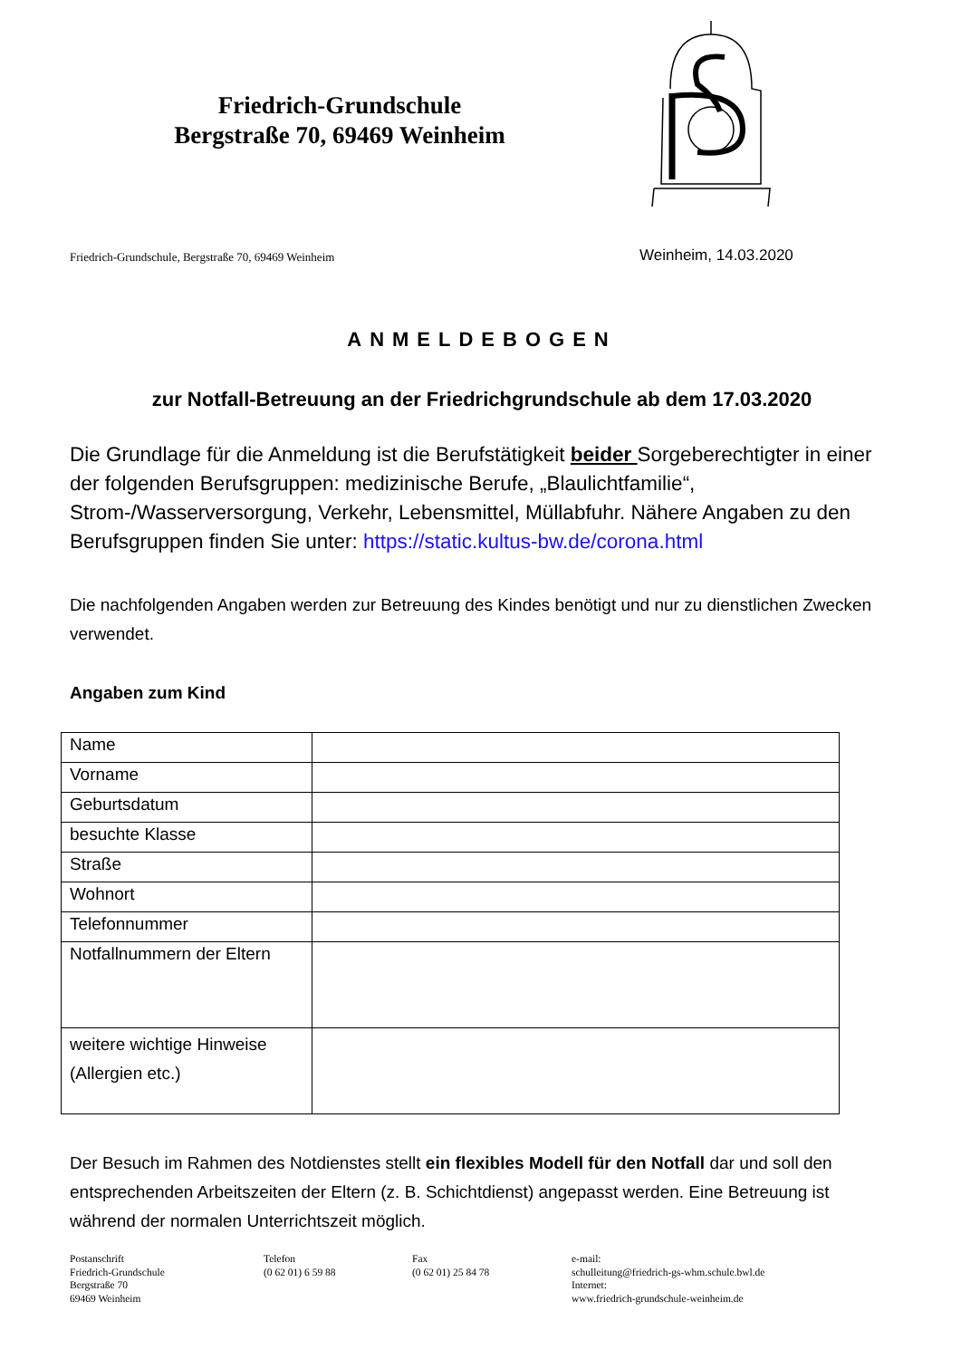Friedrich-Grundschule
Bergstraße 70, 69469 Weinheim
Friedrich-Grundschule, Bergstraße 70, 69469 Weinheim
Weinheim, 14.03.2020
ANMELDEBOGEN
zur Notfall-Betreuung an der Friedrichgrundschule ab dem 17.03.2020
Die Grundlage für die Anmeldung ist die Berufstätigkeit beider Sorgeberechtigter in einer der folgenden Berufsgruppen: medizinische Berufe, „Blaulichtfamilie“, Strom-/Wasserversorgung, Verkehr, Lebensmittel, Müllabfuhr. Nähere Angaben zu den Berufsgruppen finden Sie unter: https://static.kultus-bw.de/corona.html
Die nachfolgenden Angaben werden zur Betreuung des Kindes benötigt und nur zu dienstlichen Zwecken verwendet.
Angaben zum Kind
| Name | |
| Vorname | |
| Geburtsdatum | |
| besuchte Klasse | |
| Straße | |
| Wohnort | |
| Telefonnummer | |
| Notfallnummern der Eltern | |
| weitere wichtige Hinweise (Allergien etc.) | |
Der Besuch im Rahmen des Notdienstes stellt ein flexibles Modell für den Notfall dar und soll den entsprechenden Arbeitszeiten der Eltern (z. B. Schichtdienst) angepasst werden. Eine Betreuung ist während der normalen Unterrichtszeit möglich.
Postanschrift
Friedrich-Grundschule
Bergstraße 70
69469 Weinheim
Telefon
(0 62 01) 6 59 88
Fax
(0 62 01) 25 84 78
e-mail:
schulleitung@friedrich-gs-whm.schule.bwl.de
Internet:
www.friedrich-grundschule-weinheim.de